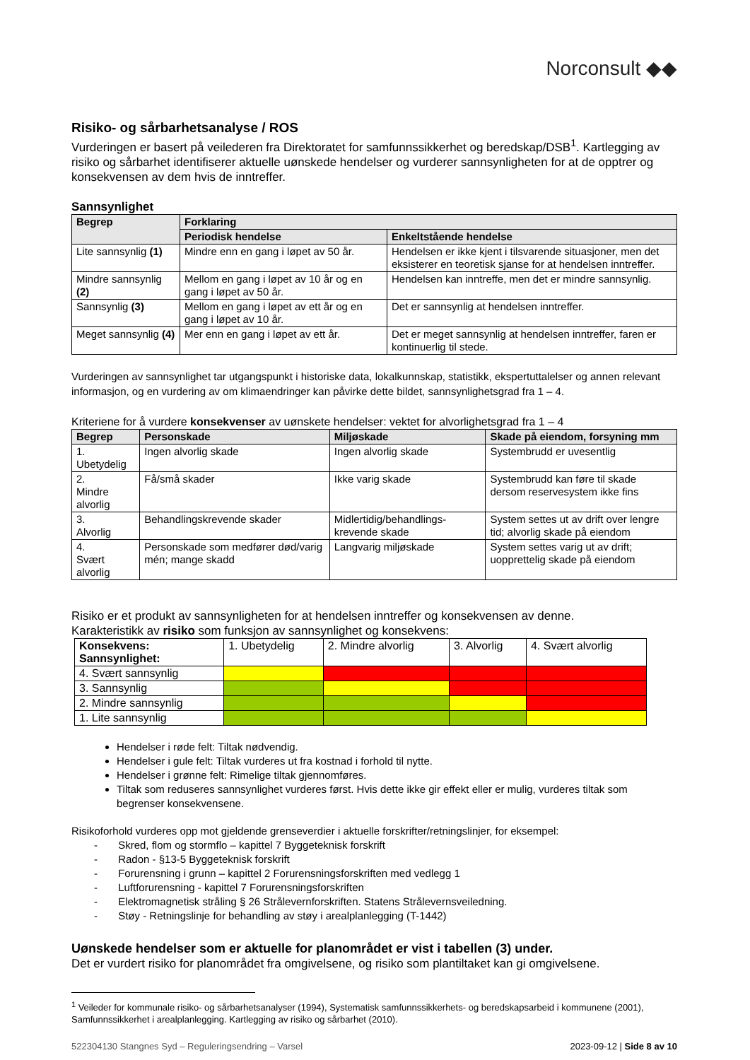Norconsult ◆◆
Risiko- og sårbarhetsanalyse / ROS
Vurderingen er basert på veilederen fra Direktoratet for samfunnssikkerhet og beredskap/DSB<sup>1</sup>. Kartlegging av risiko og sårbarhet identifiserer aktuelle uønskede hendelser og vurderer sannsynligheten for at de opptrer og konsekvensen av dem hvis de inntreffer.
Sannsynlighet
| Begrep | Forklaring | |
| --- | --- | --- |
| | Periodisk hendelse | Enkeltstående hendelse |
| Lite sannsynlig (1) | Mindre enn en gang i løpet av 50 år. | Hendelsen er ikke kjent i tilsvarende situasjoner, men det eksisterer en teoretisk sjanse for at hendelsen inntreffer. |
| Mindre sannsynlig (2) | Mellom en gang i løpet av 10 år og en gang i løpet av 50 år. | Hendelsen kan inntreffe, men det er mindre sannsynlig. |
| Sannsynlig (3) | Mellom en gang i løpet av ett år og en gang i løpet av 10 år. | Det er sannsynlig at hendelsen inntreffer. |
| Meget sannsynlig (4) | Mer enn en gang i løpet av ett år. | Det er meget sannsynlig at hendelsen inntreffer, faren er kontinuerlig til stede. |
Vurderingen av sannsynlighet tar utgangspunkt i historiske data, lokalkunnskap, statistikk, ekspertuttalelser og annen relevant informasjon, og en vurdering av om klimaendringer kan påvirke dette bildet, sannsynlighetsgrad fra 1 – 4.
Kriteriene for å vurdere konsekvenser av uønskete hendelser: vektet for alvorlighetsgrad fra 1 – 4
| Begrep | Personskade | Miljøskade | Skade på eiendom, forsyning mm |
| --- | --- | --- | --- |
| 1. Ubetydelig | Ingen alvorlig skade | Ingen alvorlig skade | Systembrudd er uvesentlig |
| 2. Mindre alvorlig | Få/små skader | Ikke varig skade | Systembrudd kan føre til skade dersom reservesystem ikke fins |
| 3. Alvorlig | Behandlingskrevende skader | Midlertidig/behandlings-krevende skade | System settes ut av drift over lengre tid; alvorlig skade på eiendom |
| 4. Svært alvorlig | Personskade som medfører død/varig mén; mange skadd | Langvarig miljøskade | System settes varig ut av drift; uopprettelig skade på eiendom |
Risiko er et produkt av sannsynligheten for at hendelsen inntreffer og konsekvensen av denne.
Karakteristikk av risiko som funksjon av sannsynlighet og konsekvens:
| Konsekvens: Sannsynlighet: | 1. Ubetydelig | 2. Mindre alvorlig | 3. Alvorlig | 4. Svært alvorlig |
| 4. Svært sannsynlig | | | | |
| 3. Sannsynlig | | | | |
| 2. Mindre sannsynlig | | | | |
| 1. Lite sannsynlig | | | | |
Hendelser i røde felt: Tiltak nødvendig.
Hendelser i gule felt: Tiltak vurderes ut fra kostnad i forhold til nytte.
Hendelser i grønne felt: Rimelige tiltak gjennomføres.
Tiltak som reduseres sannsynlighet vurderes først. Hvis dette ikke gir effekt eller er mulig, vurderes tiltak som begrenser konsekvensene.
Risikoforhold vurderes opp mot gjeldende grenseverdier i aktuelle forskrifter/retningslinjer, for eksempel:
- Skred, flom og stormflo – kapittel 7 Byggeteknisk forskrift
- Radon - §13-5 Byggeteknisk forskrift
- Forurensning i grunn – kapittel 2 Forurensningsforskriften med vedlegg 1
- Luftforurensning - kapittel 7 Forurensningsforskriften
- Elektromagnetisk stråling § 26 Strålevernforskriften. Statens Strålevernsveiledning.
- Støy - Retningslinje for behandling av støy i arealplanlegging (T-1442)
Uønskede hendelser som er aktuelle for planområdet er vist i tabellen (3) under.
Det er vurdert risiko for planområdet fra omgivelsene, og risiko som plantiltaket kan gi omgivelsene.
<sup>1</sup> Veileder for kommunale risiko- og sårbarhetsanalyser (1994), Systematisk samfunnssikkerhets- og beredskapsarbeid i kommunene (2001), Samfunnssikkerhet i arealplanlegging. Kartlegging av risiko og sårbarhet (2010).
522304130 Stangnes Syd – Reguleringsendring – Varsel 2023-09-12 | Side 8 av 10